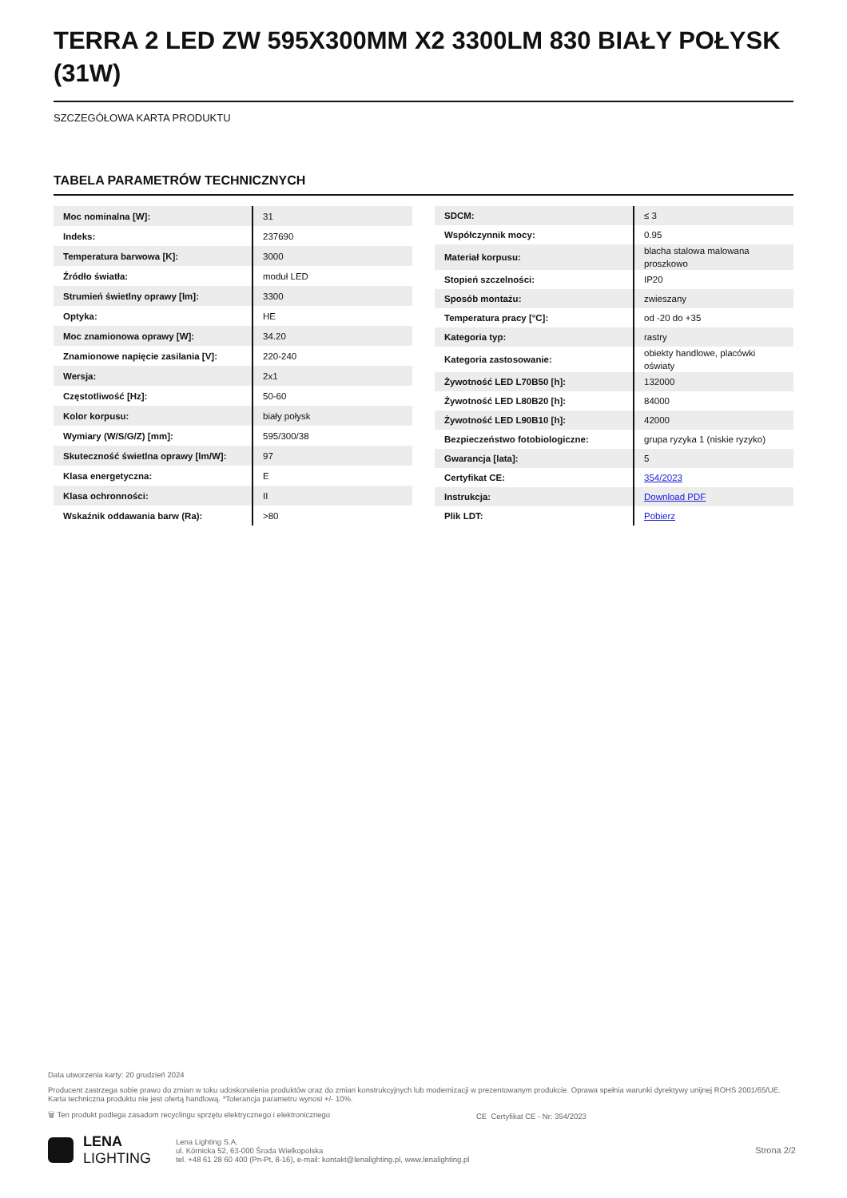TERRA 2 LED ZW 595X300MM X2 3300LM 830 BIAŁY POŁYSK (31W)
SZCZEGÓŁOWA KARTA PRODUKTU
TABELA PARAMETRÓW TECHNICZNYCH
| Moc nominalna [W]: | 31 |
| Indeks: | 237690 |
| Temperatura barwowa [K]: | 3000 |
| Źródło światła: | moduł LED |
| Strumień świetlny oprawy [lm]: | 3300 |
| Optyka: | HE |
| Moc znamionowa oprawy [W]: | 34.20 |
| Znamionowe napięcie zasilania [V]: | 220-240 |
| Wersja: | 2x1 |
| Częstotliwość [Hz]: | 50-60 |
| Kolor korpusu: | biały połysk |
| Wymiary (W/S/G/Z) [mm]: | 595/300/38 |
| Skuteczność świetlna oprawy [lm/W]: | 97 |
| Klasa energetyczna: | E |
| Klasa ochronności: | II |
| Wskaźnik oddawania barw (Ra): | >80 |
| SDCM: | ≤ 3 |
| Współczynnik mocy: | 0.95 |
| Materiał korpusu: | blacha stalowa malowana proszkowo |
| Stopień szczelności: | IP20 |
| Sposób montażu: | zwieszany |
| Temperatura pracy [°C]: | od -20 do +35 |
| Kategoria typ: | rastry |
| Kategoria zastosowanie: | obiekty handlowe, placówki oświaty |
| Żywotność LED L70B50 [h]: | 132000 |
| Żywotność LED L80B20 [h]: | 84000 |
| Żywotność LED L90B10 [h]: | 42000 |
| Bezpieczeństwo fotobiologiczne: | grupa ryzyka 1 (niskie ryzyko) |
| Gwarancja [lata]: | 5 |
| Certyfikat CE: | 354/2023 |
| Instrukcja: | Download PDF |
| Plik LDT: | Pobierz |
Data utworzenia karty: 20 grudzień 2024
Producent zastrzega sobie prawo do zmian w toku udoskonalenia produktów oraz do zmian konstrukcyjnych lub modernizacji w prezentowanym produkcie. Oprawa spełnia warunki dyrektywy unijnej ROHS 2001/65/UE. Karta techniczna produktu nie jest ofertą handlową. *Tolerancja parametru wynosi +/- 10%.
🗑 Ten produkt podlega zasadom recyclingu sprzętu elektrycznego i elektronicznego CE Certyfikat CE - Nr: 354/2023
LENA
LIGHTING
Lena Lighting S.A.
ul. Kórnicka 52, 63-000 Środa Wielkopolska
tel. +48 61 28 60 400 (Pn-Pt, 8-16), e-mail: kontakt@lenalighting.pl, www.lenalighting.pl
Strona 2/2